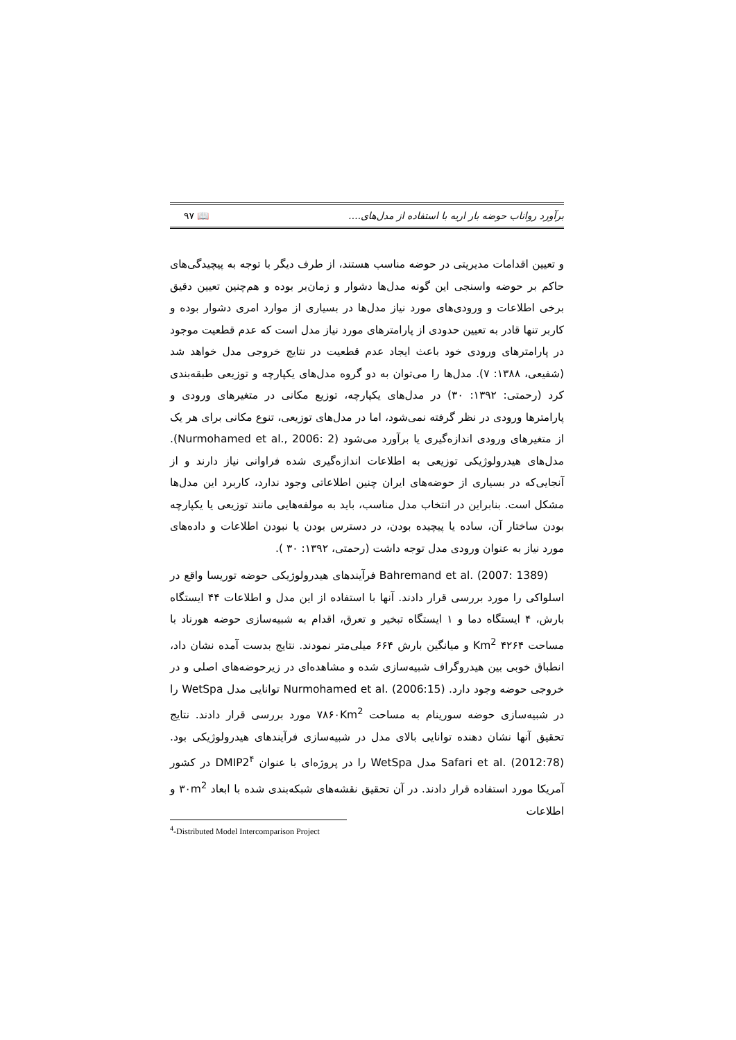برآورد رواناب حوضه بار اریه با استفاده از مدل‌های.... ۹۷ 📖
و تعیین اقدامات مدیریتی در حوضه مناسب هستند، از طرف دیگر با توجه به پیچیدگی‌های حاکم بر حوضه واسنجی این گونه مدل‌ها دشوار و زمان‌بر بوده و هم‌چنین تعیین دقیق برخی اطلاعات و ورودی‌های مورد نیاز مدل‌ها در بسیاری از موارد امری دشوار بوده و کاربر تنها قادر به تعیین حدودی از پارامترهای مورد نیاز مدل است که عدم قطعیت موجود در پارامترهای ورودی خود باعث ایجاد عدم قطعیت در نتایج خروجی مدل خواهد شد (شفیعی، ۱۳۸۸: ۷). مدل‌ها را می‌توان به دو گروه مدل‌های یکپارچه و توزیعی طبقه‌بندی کرد (رحمتی: ۱۳۹۲: ۳۰) در مدل‌های یکپارچه، توزیع مکانی در متغیرهای ورودی و پارامترها ورودی در نظر گرفته نمی‌شود، اما در مدل‌های توزیعی، تنوع مکانی برای هر یک از متغیرهای ورودی اندازه‌گیری یا برآورد می‌شود (Nurmohamed et al., 2006: 2). مدل‌های هیدرولوژیکی توزیعی به اطلاعات اندازه‌گیری شده فراوانی نیاز دارند و از آنجایی‌که در بسیاری از حوضه‌های ایران چنین اطلاعاتی وجود ندارد، کاربرد این مدل‌ها مشکل است. بنابراین در انتخاب مدل مناسب، باید به مولفه‌هایی مانند توزیعی یا یکپارچه بودن ساختار آن، ساده یا پیچیده بودن، در دسترس بودن یا نبودن اطلاعات و داده‌های مورد نیاز به عنوان ورودی مدل توجه داشت (رحمتی، ۱۳۹۲: ۳۰ ).
Bahremand et al. (2007: 1389) فرآیندهای هیدرولوژیکی حوضه توریسا واقع در اسلواکی را مورد بررسی قرار دادند. آنها با استفاده از این مدل و اطلاعات ۴۴ ایستگاه بارش، ۴ ایستگاه دما و ۱ ایستگاه تبخیر و تعرق، اقدام به شبیه‌سازی حوضه هورناد با مساحت ۴۲۶۴ Km<sup>2</sup> و میانگین بارش ۶۶۴ میلی‌متر نمودند. نتایج بدست آمده نشان داد، انطباق خوبی بین هیدروگراف شبیه‌سازی شده و مشاهده‌ای در زیرحوضه‌های اصلی و در خروجی حوضه وجود دارد. Nurmohamed et al. (2006:15) توانایی مدل WetSpa را در شبیه‌سازی حوضه سورینام به مساحت ۷۸۶۰Km<sup>2</sup> مورد بررسی قرار دادند. نتایج تحقیق آنها نشان دهنده توانایی بالای مدل در شبیه‌سازی فرآیندهای هیدرولوژیکی بود. Safari et al. (2012:78) مدل WetSpa را در پروژه‌ای با عنوان DMIP2<sup>۴</sup> در کشور آمریکا مورد استفاده قرار دادند. در آن تحقیق نقشه‌های شبکه‌بندی شده با ابعاد ۳۰m<sup>2</sup> و اطلاعات
<sup>4</sup>-Distributed Model Intercomparison Project